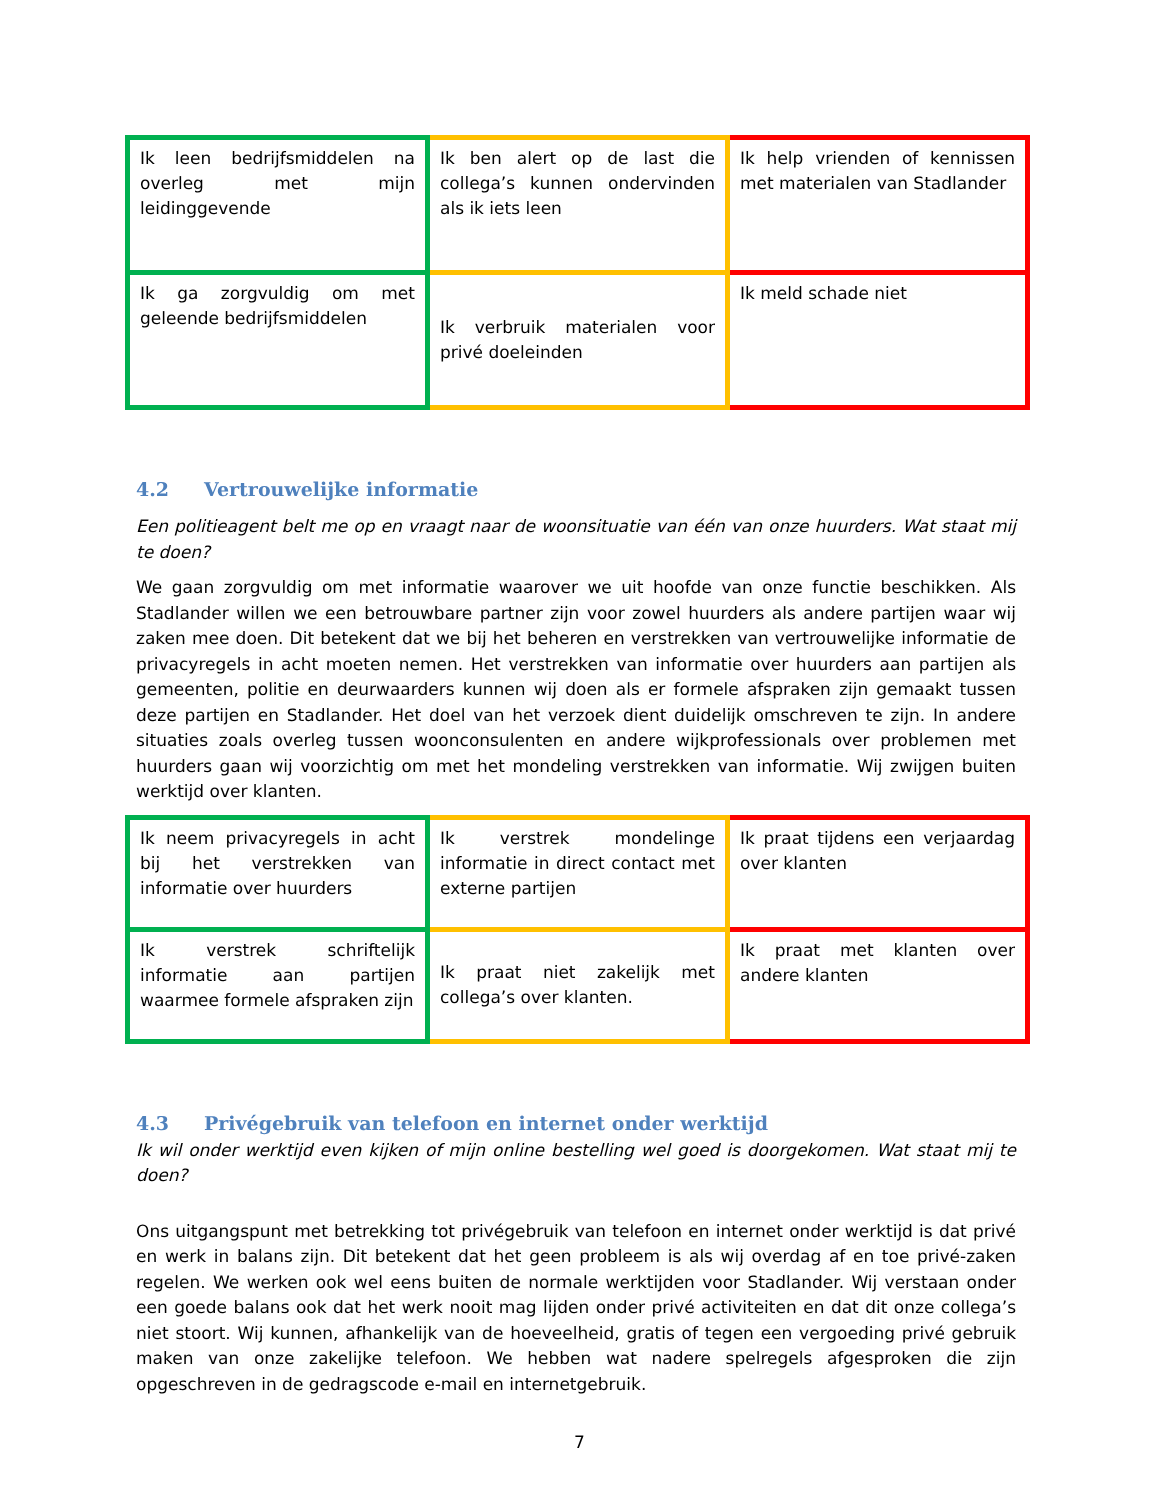| Ik leen bedrijfsmiddelen na overleg met mijn leidinggevende | Ik ben alert op de last die collega’s kunnen ondervinden als ik iets leen | Ik help vrienden of kennissen met materialen van Stadlander |
| Ik ga zorgvuldig om met geleende bedrijfsmiddelen | Ik verbruik materialen voor privé doeleinden | Ik meld schade niet |
4.2 Vertrouwelijke informatie
Een politieagent belt me op en vraagt naar de woonsituatie van één van onze huurders. Wat staat mij te doen?
We gaan zorgvuldig om met informatie waarover we uit hoofde van onze functie beschikken. Als Stadlander willen we een betrouwbare partner zijn voor zowel huurders als andere partijen waar wij zaken mee doen. Dit betekent dat we bij het beheren en verstrekken van vertrouwelijke informatie de privacyregels in acht moeten nemen. Het verstrekken van informatie over huurders aan partijen als gemeenten, politie en deurwaarders kunnen wij doen als er formele afspraken zijn gemaakt tussen deze partijen en Stadlander. Het doel van het verzoek dient duidelijk omschreven te zijn. In andere situaties zoals overleg tussen woonconsulenten en andere wijkprofessionals over problemen met huurders gaan wij voorzichtig om met het mondeling verstrekken van informatie. Wij zwijgen buiten werktijd over klanten.
| Ik neem privacyregels in acht bij het verstrekken van informatie over huurders | Ik verstrek mondelinge informatie in direct contact met externe partijen | Ik praat tijdens een verjaardag over klanten |
| Ik verstrek schriftelijk informatie aan partijen waarmee formele afspraken zijn | Ik praat niet zakelijk met collega’s over klanten. | Ik praat met klanten over andere klanten |
4.3 Privégebruik van telefoon en internet onder werktijd
Ik wil onder werktijd even kijken of mijn online bestelling wel goed is doorgekomen. Wat staat mij te doen?
Ons uitgangspunt met betrekking tot privégebruik van telefoon en internet onder werktijd is dat privé en werk in balans zijn. Dit betekent dat het geen probleem is als wij overdag af en toe privé-zaken regelen. We werken ook wel eens buiten de normale werktijden voor Stadlander. Wij verstaan onder een goede balans ook dat het werk nooit mag lijden onder privé activiteiten en dat dit onze collega’s niet stoort. Wij kunnen, afhankelijk van de hoeveelheid, gratis of tegen een vergoeding privé gebruik maken van onze zakelijke telefoon. We hebben wat nadere spelregels afgesproken die zijn opgeschreven in de gedragscode e-mail en internetgebruik.
7